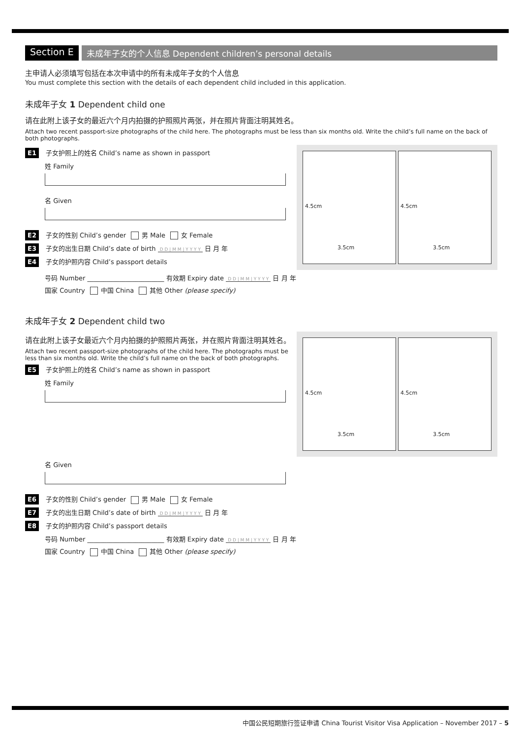Section E 未成年子女的个人信息 Dependent children’s personal details
主申请人必须填写包括在本次申请中的所有未成年子女的个人信息
You must complete this section with the details of each dependent child included in this application.
未成年子女 1 Dependent child one
请在此附上该子女的最近六个月内拍摄的护照照片两张，并在照片背面注明其姓名。
Attach two recent passport-size photographs of the child here. The photographs must be less than six months old. Write the child’s full name on the back of both photographs.
E1 子女护照上的姓名 Child’s name as shown in passport
姓 Family
名 Given
E2 子女的性别 Child’s gender 男 Male 女 Female
E3 子女的出生日期 Child’s date of birth D D | M M | Y Y Y Y 日 月 年
E4 子女的护照内容 Child’s passport details
4.5cm
3.5cm
4.5cm
3.5cm
号码 Number ________________________ 有效期 Expiry date D D | M M | Y Y Y Y 日 月 年
国家 Country 中国 China 其他 Other (please specify)
未成年子女 2 Dependent child two
请在此附上该子女最近六个月内拍摄的护照照片两张，并在照片背面注明其姓名。
Attach two recent passport-size photographs of the child here. The photographs must be less than six months old. Write the child’s full name on the back of both photographs.
E5 子女护照上的姓名 Child’s name as shown in passport
姓 Family
4.5cm
3.5cm
4.5cm
3.5cm
名 Given
E6 子女的性别 Child’s gender 男 Male 女 Female
E7 子女的出生日期 Child’s date of birth D D | M M | Y Y Y Y 日 月 年
E8 子女的护照内容 Child’s passport details
号码 Number ________________________ 有效期 Expiry date D D | M M | Y Y Y Y 日 月 年
国家 Country 中国 China 其他 Other (please specify)
中国公民短期旅行签证申请 China Tourist Visitor Visa Application – November 2017 – 5